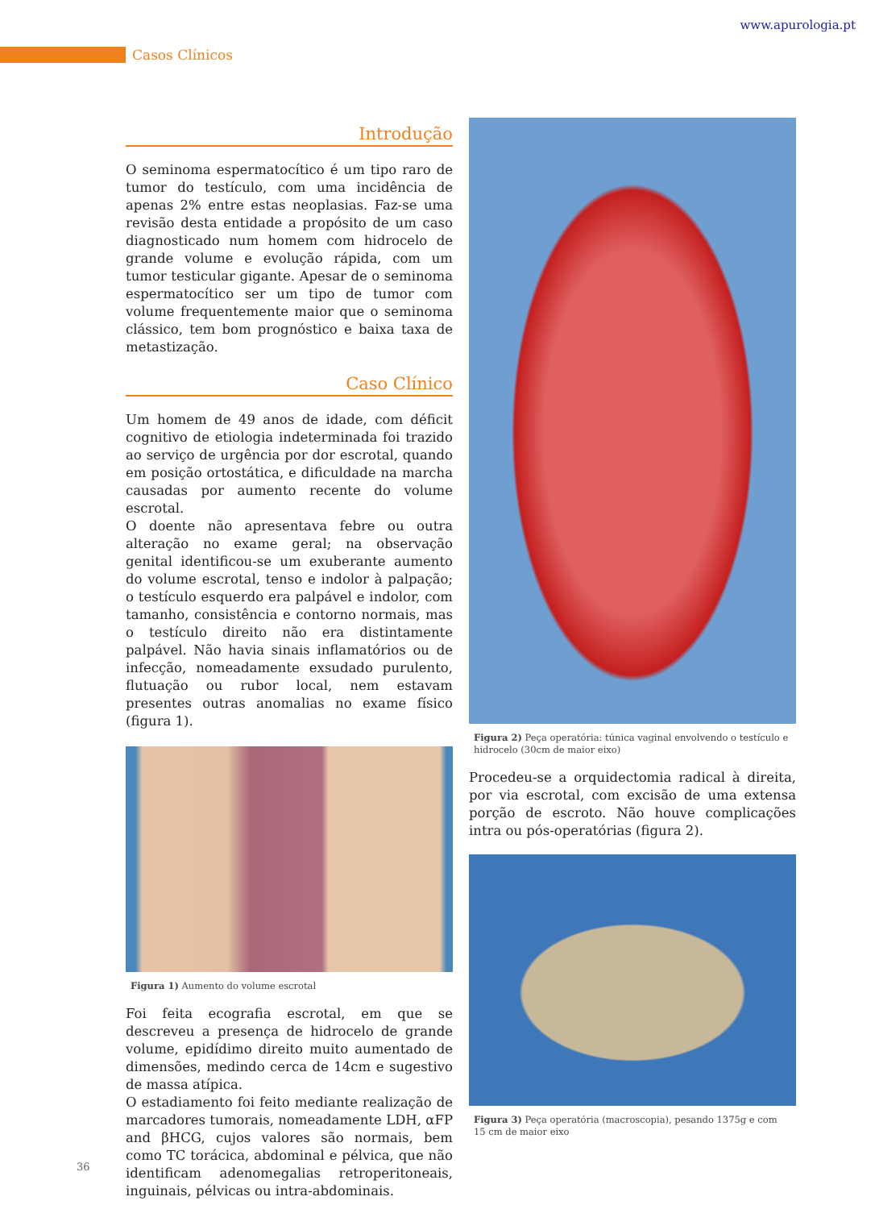www.apurologia.pt
Casos Clínicos
Introdução
O seminoma espermatocítico é um tipo raro de tumor do testículo, com uma incidência de apenas 2% entre estas neoplasias. Faz-se uma revisão desta entidade a propósito de um caso diagnosticado num homem com hidrocelo de grande volume e evolução rápida, com um tumor testicular gigante. Apesar de o seminoma espermatocítico ser um tipo de tumor com volume frequentemente maior que o seminoma clássico, tem bom prognóstico e baixa taxa de metastização.
Caso Clínico
Um homem de 49 anos de idade, com déficit cognitivo de etiologia indeterminada foi trazido ao serviço de urgência por dor escrotal, quando em posição ortostática, e dificuldade na marcha causadas por aumento recente do volume escrotal.
O doente não apresentava febre ou outra alteração no exame geral; na observação genital identificou-se um exuberante aumento do volume escrotal, tenso e indolor à palpação; o testículo esquerdo era palpável e indolor, com tamanho, consistência e contorno normais, mas o testículo direito não era distintamente palpável. Não havia sinais inflamatórios ou de infecção, nomeadamente exsudado purulento, flutuação ou rubor local, nem estavam presentes outras anomalias no exame físico (figura 1).
Figura 1) Aumento do volume escrotal
Foi feita ecografia escrotal, em que se descreveu a presença de hidrocelo de grande volume, epidídimo direito muito aumentado de dimensões, medindo cerca de 14cm e sugestivo de massa atípica.
O estadiamento foi feito mediante realização de marcadores tumorais, nomeadamente LDH, αFP and βHCG, cujos valores são normais, bem como TC torácica, abdominal e pélvica, que não identificam adenomegalias retroperitoneais, inguinais, pélvicas ou intra-abdominais.
Figura 2) Peça operatória: túnica vaginal envolvendo o testículo e hidrocelo (30cm de maior eixo)
Procedeu-se a orquidectomia radical à direita, por via escrotal, com excisão de uma extensa porção de escroto. Não houve complicações intra ou pós-operatórias (figura 2).
Figura 3) Peça operatória (macroscopia), pesando 1375g e com 15 cm de maior eixo
36